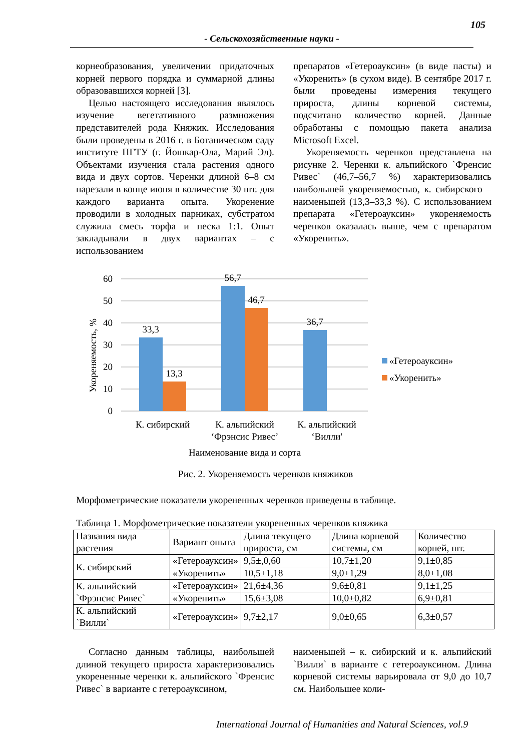105
- Сельскохозяйственные науки -
корнеобразования, увеличении придаточных корней первого порядка и суммарной длины образовавшихся корней [3].
Целью настоящего исследования являлось изучение вегетативного размножения представителей рода Княжик. Исследования были проведены в 2016 г. в Ботаническом саду институте ПГТУ (г. Йошкар-Ола, Марий Эл). Объектами изучения стала растения одного вида и двух сортов. Черенки длиной 6–8 см нарезали в конце июня в количестве 30 шт. для каждого варианта опыта. Укоренение проводили в холодных парниках, субстратом служила смесь торфа и песка 1:1. Опыт закладывали в двух вариантах – с использованием
препаратов «Гетероауксин» (в виде пасты) и «Укоренить» (в сухом виде). В сентябре 2017 г. были проведены измерения текущего прироста, длины корневой системы, подсчитано количество корней. Данные обработаны с помощью пакета анализа Microsoft Excel.
Укореняемость черенков представлена на рисунке 2. Черенки к. альпийского `Френсис Ривес` (46,7–56,7 %) характеризовались наибольшей укореняемостью, к. сибирского – наименьшей (13,3–33,3 %). С использованием препарата «Гетероауксин» укореняемость черенков оказалась выше, чем с препаратом «Укоренить».
60
50
40
30
20
10
0
Укореняемость, %
33,3
13,3
56,7
46,7
36,7
К. сибирский
К. альпийский
‘Фрэнсис Ривес’
К. альпийский
‘Вилли'
Наименование вида и сорта
«Гетероауксин»
«Укоренить»
Рис. 2. Укореняемость черенков княжиков
Морфометрические показатели укорененных черенков приведены в таблице.
Таблица 1. Морфометрические показатели укорененных черенков княжика
| Названия вида растения | Вариант опыта | Длина текущего прироста, см | Длина корневой системы, см | Количество корней, шт. |
| --- | --- | --- | --- | --- |
| К. сибирский | «Гетероауксин» | 9,5±,0,60 | 10,7±1,20 | 9,1±0,85 |
| | «Укоренить» | 10,5±1,18 | 9,0±1,29 | 8,0±1,08 |
| К. альпийский `Фрэнсис Ривес` | «Гетероауксин» | 21,6±4,36 | 9,6±0,81 | 9,1±1,25 |
| | «Укоренить» | 15,6±3,08 | 10,0±0,82 | 6,9±0,81 |
| К. альпийский `Вилли` | «Гетероауксин» | 9,7±2,17 | 9,0±0,65 | 6,3±0,57 |
Согласно данным таблицы, наибольшей длиной текущего прироста характеризовались укорененные черенки к. альпийского `Френсис Ривес` в варианте с гетероауксином,
наименьшей – к. сибирский и к. альпийский `Вилли` в варианте с гетероауксином. Длина корневой системы варьировала от 9,0 до 10,7 см. Наибольшее коли-
International Journal of Humanities and Natural Sciences, vol.9